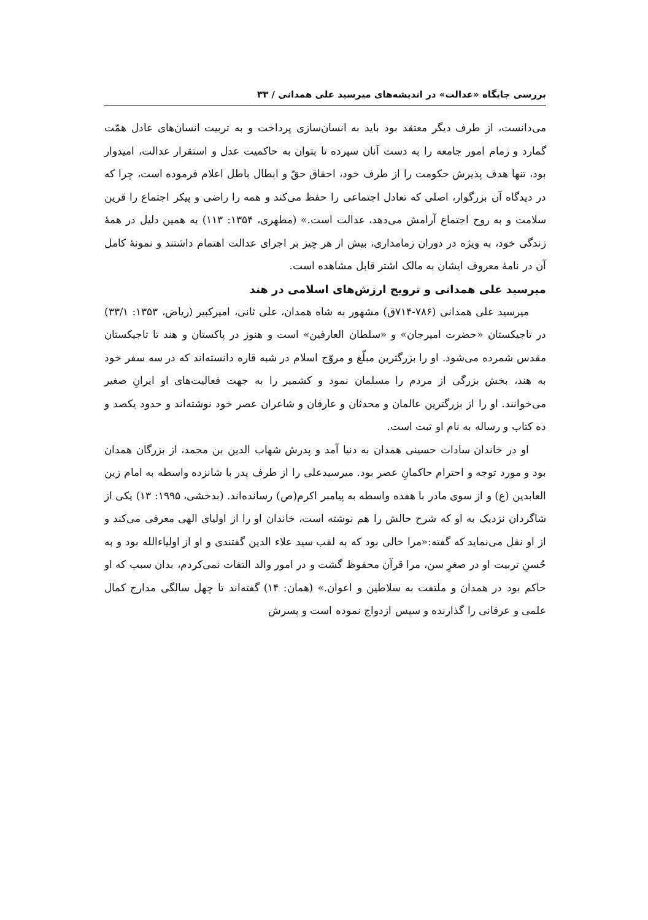بررسی جایگاه «عدالت» در اندیشه‌های میرسید علی همدانی / ۳۳
می‌دانست، از طرف دیگر معتقد بود باید به انسان‌سازی پرداخت و به تربیت انسان‌های عادل همّت گمارد و زمام امور جامعه را به دست آنان سپرده تا بتوان به حاکمیت عدل و استقرار عدالت، امیدوار بود، تنها هدف پذیرش حکومت را از طرف خود، احقاق حقّ و ابطال باطل اعلام فرموده است، چرا که در دیدگاه آن بزرگوار، اصلی که تعادل اجتماعی را حفظ می‌کند و همه را راضی و پیکر اجتماع را قرین سلامت و به روح اجتماع آرامش می‌دهد، عدالت است.» (مطهری، ۱۳۵۴: ۱۱۳) به همین دلیل در همهٔ زندگی خود، به ویژه در دوران زمامداری، بیش از هر چیز بر اجرای عدالت اهتمام داشتند و نمونهٔ کامل آن در نامهٔ معروف ایشان به مالک اشتر قابل مشاهده است.
میرسید علی همدانی و ترویج ارزش‌های اسلامی در هند
میرسید علی همدانی (۷۸۶-۷۱۴ق) مشهور به شاه همدان، علی ثانی، امیرکبیر (ریاض، ۱۳۵۳: ۳۳/۱) در تاجیکستان «حضرت امیرجان» و «سلطان العارفین» است و هنوز در پاکستان و هند تا تاجیکستان مقدس شمرده می‌شود. او را بزرگترین مبلّغ و مروّج اسلام در شبه قاره دانسته‌اند که در سه سفر خود به هند، بخش بزرگی از مردم را مسلمان نمود و کشمیر را به جهت فعالیت‌های او ایرانِ صغیر می‌خوانند. او را از بزرگترین عالمان و محدثان و عارفان و شاعران عصر خود نوشته‌اند و حدود یکصد و ده کتاب و رساله به نام او ثبت است.
او در خاندان سادات حسینی همدان به دنیا آمد و پدرش شهاب الدین بن محمد، از بزرگان همدان بود و مورد توجه و احترام حاکمانِ عصر بود. میرسیدعلی را از طرف پدر با شانزده واسطه به امام زین العابدین (ع) و از سوی مادر با هفده واسطه به پیامبر اکرم(ص) رسانده‌اند. (بدخشی، ۱۹۹۵: ۱۳) یکی از شاگردان نزدیک به او که شرح حالش را هم نوشته است، خاندان او را از اولیای الهی معرفی می‌کند و از او نقل می‌نماید که گفته:«مرا خالی بود که به لقب سید علاء الدین گفتندی و او از اولیاءالله بود و به حُسنِ تربیت او در صغرِ سن، مرا قرآن محفوظ گشت و در امور والد التفات نمی‌کردم، بدان سبب که او حاکم بود در همدان و ملتفت به سلاطین و اعوان.» (همان: ۱۴) گفته‌اند تا چهل سالگی مدارج کمال علمی و عرفانی را گذارنده و سپس ازدواج نموده است و پسرش